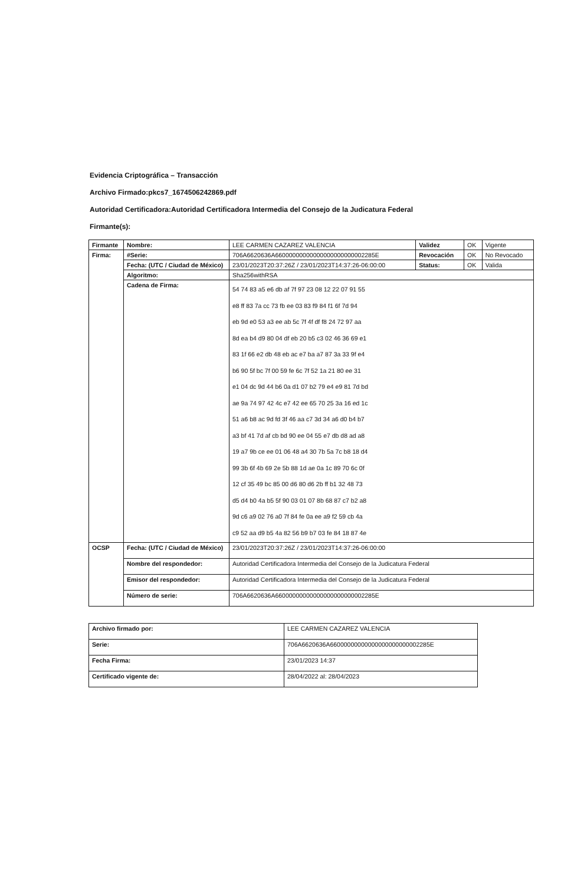Evidencia Criptográfica – Transacción
Archivo Firmado:pkcs7_1674506242869.pdf
Autoridad Certificadora:Autoridad Certificadora Intermedia del Consejo de la Judicatura Federal
Firmante(s):
| Firmante | Nombre: | LEE CARMEN CAZAREZ VALENCIA | Validez | OK | Vigente |
| Firma: | #Serie: | 706A6620636A66000000000000000000000002285E | Revocación | OK | No Revocado |
| | Fecha: (UTC / Ciudad de México) | 23/01/2023T20:37:26Z / 23/01/2023T14:37:26-06:00:00 | Status: | OK | Valida |
| | Algoritmo: | Sha256withRSA | | | |
| | Cadena de Firma: | 54 74 83 a5 e6 db af 7f 97 23 08 12 22 07 91 55 e8 ff 83 7a cc 73 fb ee 03 83 f9 84 f1 6f 7d 94 eb 9d e0 53 a3 ee ab 5c 7f 4f df f8 24 72 97 aa 8d ea b4 d9 80 04 df eb 20 b5 c3 02 46 36 69 e1 83 1f 66 e2 db 48 eb ac e7 ba a7 87 3a 33 9f e4 b6 90 5f bc 7f 00 59 fe 6c 7f 52 1a 21 80 ee 31 e1 04 dc 9d 44 b6 0a d1 07 b2 79 e4 e9 81 7d bd ae 9a 74 97 42 4c e7 42 ee 65 70 25 3a 16 ed 1c 51 a6 b8 ac 9d fd 3f 46 aa c7 3d 34 a6 d0 b4 b7 a3 bf 41 7d af cb bd 90 ee 04 55 e7 db d8 ad a8 19 a7 9b ce ee 01 06 48 a4 30 7b 5a 7c b8 18 d4 99 3b 6f 4b 69 2e 5b 88 1d ae 0a 1c 89 70 6c 0f 12 cf 35 49 bc 85 00 d6 80 d6 2b ff b1 32 48 73 d5 d4 b0 4a b5 5f 90 03 01 07 8b 68 87 c7 b2 a8 9d c6 a9 02 76 a0 7f 84 fe 0a ee a9 f2 59 cb 4a c9 52 aa d9 b5 4a 82 56 b9 b7 03 fe 84 18 87 4e | | | |
| OCSP | Fecha: (UTC / Ciudad de México) | 23/01/2023T20:37:26Z / 23/01/2023T14:37:26-06:00:00 | | | |
| | Nombre del respondedor: | Autoridad Certificadora Intermedia del Consejo de la Judicatura Federal | | | |
| | Emisor del respondedor: | Autoridad Certificadora Intermedia del Consejo de la Judicatura Federal | | | |
| | Número de serie: | 706A6620636A66000000000000000000000002285E | | | |
| Archivo firmado por: | LEE CARMEN CAZAREZ VALENCIA |
| Serie: | 706A6620636A66000000000000000000000002285E |
| Fecha Firma: | 23/01/2023 14:37 |
| Certificado vigente de: | 28/04/2022 al: 28/04/2023 |